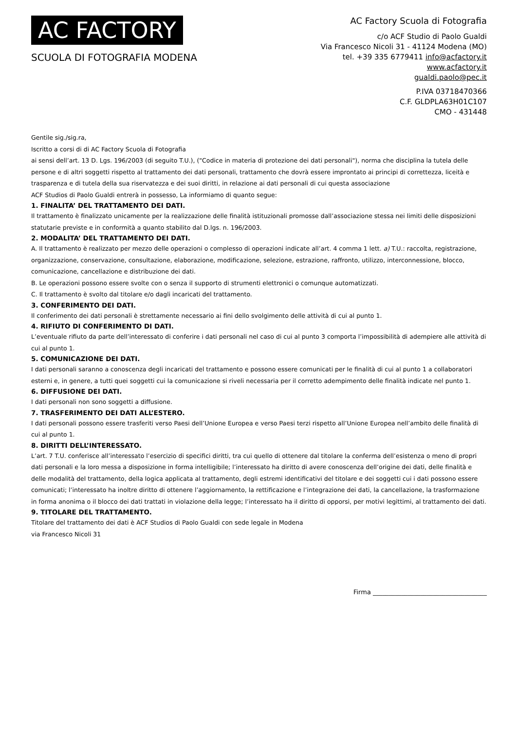AC FACTORY
SCUOLA DI FOTOGRAFIA MODENA
AC Factory Scuola di Fotografia
c/o ACF Studio di Paolo Gualdi
Via Francesco Nicoli 31 - 41124 Modena (MO)
tel. +39 335 6779411 info@acfactory.it
www.acfactory.it
gualdi.paolo@pec.it
P.IVA 03718470366
C.F. GLDPLA63H01C107
CMO - 431448
Gentile sig./sig.ra,
Iscritto a corsi di di AC Factory Scuola di Fotografia
ai sensi dell’art. 13 D. Lgs. 196/2003 (di seguito T.U.), ("Codice in materia di protezione dei dati personali"), norma che disciplina la tutela delle persone e di altri soggetti rispetto al trattamento dei dati personali, trattamento che dovrà essere improntato ai principi di correttezza, liceità e trasparenza e di tutela della sua riservatezza e dei suoi diritti, in relazione ai dati personali di cui questa associazione
ACF Studios di Paolo Gualdi entrerà in possesso, La informiamo di quanto segue:
1. FINALITA’ DEL TRATTAMENTO DEI DATI.
Il trattamento è finalizzato unicamente per la realizzazione delle finalità istituzionali promosse dall’associazione stessa nei limiti delle disposizioni statutarie previste e in conformità a quanto stabilito dal D.lgs. n. 196/2003.
2. MODALITA’ DEL TRATTAMENTO DEI DATI.
A. Il trattamento è realizzato per mezzo delle operazioni o complesso di operazioni indicate all’art. 4 comma 1 lett. a) T.U.: raccolta, registrazione, organizzazione, conservazione, consultazione, elaborazione, modificazione, selezione, estrazione, raffronto, utilizzo, interconnessione, blocco, comunicazione, cancellazione e distribuzione dei dati.
B. Le operazioni possono essere svolte con o senza il supporto di strumenti elettronici o comunque automatizzati.
C. Il trattamento è svolto dal titolare e/o dagli incaricati del trattamento.
3. CONFERIMENTO DEI DATI.
Il conferimento dei dati personali è strettamente necessario ai fini dello svolgimento delle attività di cui al punto 1.
4. RIFIUTO DI CONFERIMENTO DI DATI.
L’eventuale rifiuto da parte dell’interessato di conferire i dati personali nel caso di cui al punto 3 comporta l’impossibilità di adempiere alle attività di cui al punto 1.
5. COMUNICAZIONE DEI DATI.
I dati personali saranno a conoscenza degli incaricati del trattamento e possono essere comunicati per le finalità di cui al punto 1 a collaboratori esterni e, in genere, a tutti quei soggetti cui la comunicazione si riveli necessaria per il corretto adempimento delle finalità indicate nel punto 1.
6. DIFFUSIONE DEI DATI.
I dati personali non sono soggetti a diffusione.
7. TRASFERIMENTO DEI DATI ALL’ESTERO.
I dati personali possono essere trasferiti verso Paesi dell’Unione Europea e verso Paesi terzi rispetto all’Unione Europea nell’ambito delle finalità di cui al punto 1.
8. DIRITTI DELL’INTERESSATO.
L’art. 7 T.U. conferisce all’interessato l’esercizio di specifici diritti, tra cui quello di ottenere dal titolare la conferma dell’esistenza o meno di propri dati personali e la loro messa a disposizione in forma intelligibile; l’interessato ha diritto di avere conoscenza dell’origine dei dati, delle finalità e delle modalità del trattamento, della logica applicata al trattamento, degli estremi identificativi del titolare e dei soggetti cui i dati possono essere comunicati; l’interessato ha inoltre diritto di ottenere l’aggiornamento, la rettificazione e l’integrazione dei dati, la cancellazione, la trasformazione in forma anonima o il blocco dei dati trattati in violazione della legge; l’interessato ha il diritto di opporsi, per motivi legittimi, al trattamento dei dati.
9. TITOLARE DEL TRATTAMENTO.
Titolare del trattamento dei dati è ACF Studios di Paolo Gualdi con sede legale in Modena
via Francesco Nicoli 31
Firma ____________________________________